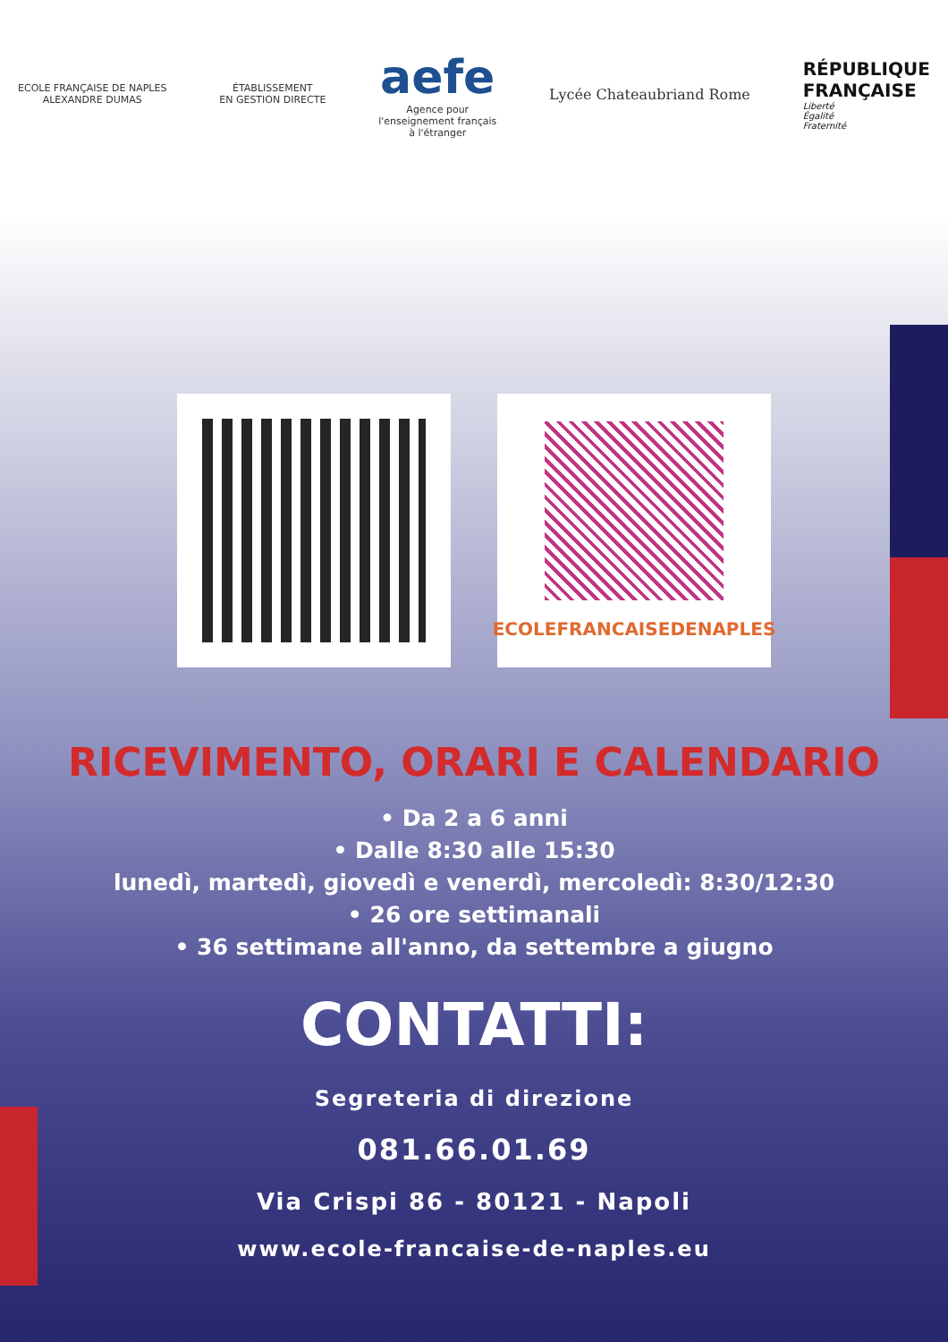ECOLE FRANÇAISE DE NAPLES
ALEXANDRE DUMAS
ÉTABLISSEMENT
EN GESTION DIRECTE
aefe
Agence pour
l'enseignement français
à l'étranger
Lycée Chateaubriand Rome
RÉPUBLIQUE
FRANÇAISE
Liberté
Égalité
Fraternité
ECOLEFRANCAISEDENAPLES
RICEVIMENTO, ORARI E CALENDARIO
• Da 2 a 6 anni
• Dalle 8:30 alle 15:30
lunedì, martedì, giovedì e venerdì, mercoledì: 8:30/12:30
• 26 ore settimanali
• 36 settimane all'anno, da settembre a giugno
CONTATTI:
Segreteria di direzione
081.66.01.69
Via Crispi 86 - 80121 - Napoli
www.ecole-francaise-de-naples.eu